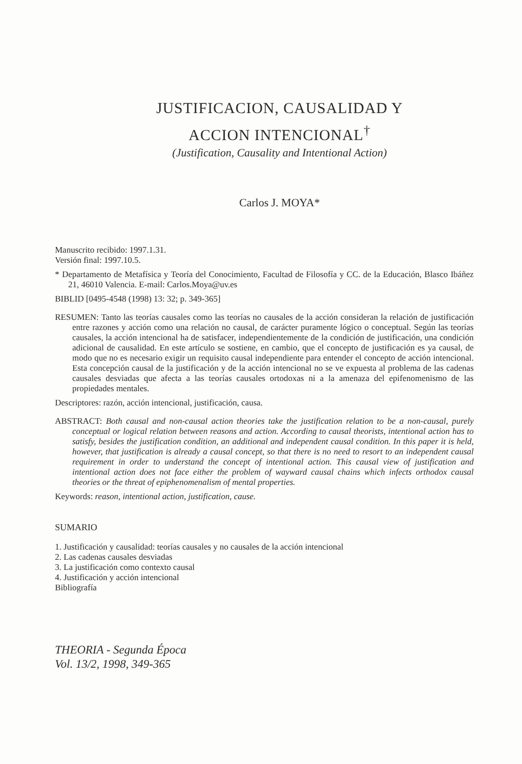JUSTIFICACION, CAUSALIDAD Y
ACCION INTENCIONAL<sup>†</sup>
(Justification, Causality and Intentional Action)
Carlos J. MOYA*
Manuscrito recibido: 1997.1.31.
Versión final: 1997.10.5.
* Departamento de Metafísica y Teoría del Conocimiento, Facultad de Filosofía y CC. de la Educación, Blasco Ibáñez 21, 46010 Valencia. E-mail: Carlos.Moya@uv.es
BIBLID [0495-4548 (1998) 13: 32; p. 349-365]
RESUMEN: Tanto las teorías causales como las teorías no causales de la acción consideran la relación de justificación entre razones y acción como una relación no causal, de carácter puramente lógico o conceptual. Según las teorías causales, la acción intencional ha de satisfacer, independientemente de la condición de justificación, una condición adicional de causalidad. En este artículo se sostiene, en cambio, que el concepto de justificación es ya causal, de modo que no es necesario exigir un requisito causal independiente para entender el concepto de acción intencional. Esta concepción causal de la justificación y de la acción intencional no se ve expuesta al problema de las cadenas causales desviadas que afecta a las teorías causales ortodoxas ni a la amenaza del epifenomenismo de las propiedades mentales.
Descriptores: razón, acción intencional, justificación, causa.
ABSTRACT: Both causal and non-causal action theories take the justification relation to be a non-causal, purely conceptual or logical relation between reasons and action. According to causal theorists, intentional action has to satisfy, besides the justification condition, an additional and independent causal condition. In this paper it is held, however, that justification is already a causal concept, so that there is no need to resort to an independent causal requirement in order to understand the concept of intentional action. This causal view of justification and intentional action does not face either the problem of wayward causal chains which infects orthodox causal theories or the threat of epiphenomenalism of mental properties.
Keywords: reason, intentional action, justification, cause.
SUMARIO
1. Justificación y causalidad: teorías causales y no causales de la acción intencional
2. Las cadenas causales desviadas
3. La justificación como contexto causal
4. Justificación y acción intencional
Bibliografía
THEORIA - Segunda Época
Vol. 13/2, 1998, 349-365